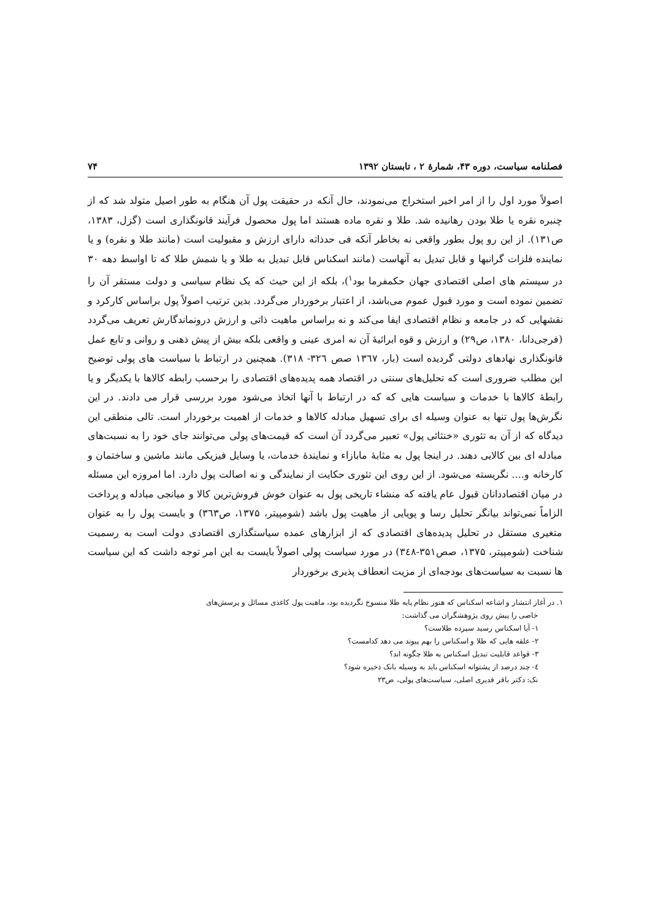فصلنامه سیاست، دوره ۴۳، شمارهٔ ۲ ، تابستان ۱۳۹۲ ۷۴
اصولاً مورد اول را از امر اخیر استخراج می‌نمودند، حال آنکه در حقیقت پول آن هنگام به طور اصیل متولد شد که از چنبره نقره یا طلا بودن رهانیده شد. طلا و نقره ماده هستند اما پول محصول فرآیند قانونگذاری است (گزل، ۱۳۸۳، ص۱۳۱). از این رو پول بطور واقعی نه بخاطر آنکه فی حدذاته دارای ارزش و مقبولیت است (مانند طلا و نقره) و یا نماینده فلزات گرانبها و قابل تبدیل به آنهاست (مانند اسکناس قابل تبدیل به طلا و یا شمش طلا که تا اواسط دهه ۳۰ در سیستم های اصلی اقتصادی جهان حکمفرما بود<sup>۱</sup>)، بلکه از این حیث که یک نظام سیاسی و دولت مستقر آن را تضمین نموده است و مورد قبول عموم می‌باشد، از اعتبار برخوردار می‌گردد. بدین ترتیب اصولاً پول براساس کارکرد و نقشهایی که در جامعه و نظام اقتصادی ایفا می‌کند و نه براساس ماهیت ذاتی و ارزش درونماندگارش تعریف می‌گردد (فرجی‌دانا، ۱۳۸۰، ص۲۹) و ارزش و قوه ابرائیهٔ آن نه امری عینی و واقعی بلکه بیش از پیش ذهنی و روانی و تابع عمل قانونگذاری نهادهای دولتی گردیده است (بار، ۱۳٦۷ صص ۳۲٦- ۳۱۸). همچنین در ارتباط با سیاست های پولی توضیح این مطلب ضروری است که تحلیل‌های سنتی در اقتصاد همه پدیده‌های اقتصادی را برحسب رابطه کالاها با یکدیگر و یا رابطهٔ کالاها با خدمات و سیاست هایی که که در ارتباط با آنها اتخاذ می‌شود مورد بررسی قرار می دادند. در این نگرش‌ها پول تنها به عنوان وسیله ای برای تسهیل مبادله کالاها و خدمات از اهمیت برخوردار است. تالی منطقی این دیدگاه که از آن به تئوری «خنثائی پول» تعبیر می‌گردد آن است که قیمت‌های پولی می‌توانند جای خود را به نسبت‌های مبادله ای بین کالایی دهند. در اینجا پول به مثابهٔ مابازاء و نمایندهٔ خدمات، یا وسایل فیزیکی مانند ماشین و ساختمان و کارخانه و.... نگریسته می‌شود. از این روی این تئوری حکایت از نمایندگی و نه اصالت پول دارد. اما امروزه این مسئله در میان اقتصاددانان قبول عام یافته که منشاء تاریخی پول به عنوان خوش فروش‌ترین کالا و میانجی مبادله و پرداخت الزاماً نمی‌تواند بیانگر تحلیل رسا و پویایی از ماهیت پول باشد (شومپیتر، ۱۳۷۵، ص۳٦۳) و بایست پول را به عنوان متغیری مستقل در تحلیل پدیده‌های اقتصادی که از ابزارهای عمده سیاستگذاری اقتصادی دولت است به رسمیت شناخت (شومپیتر، ۱۳۷۵، صص۳۵۱-۳٤۸) در مورد سیاست پولی اصولاً بایست به این امر توجه داشت که این سیاست ها نسبت به سیاست‌های بودجه‌ای از مزیت انعطاف پذیری برخوردار
۱. در آغاز انتشار و اشاعه اسکناس که هنوز نظام پایه طلا منسوخ نگردیده بود، ماهیت پول کاغذی مسائل و پرسش‌های
خاصی را پیش روی پژوهشگران می گذاشت:
۱- آیا اسکناس رسید سپرده طلاست؟
۲- علقه هایی که طلا و اسکناس را بهم پیوند می دهد کدامست؟
۳- قواعد قابلیت تبدیل اسکناس به طلا چگونه اند؟
٤- چند درصد از پشتوانه اسکناس باید به وسیله بانک ذخیره شود؟
نک: دکتر باقر قدیری اصلی، سیاست‌های پولی، ص۲۳